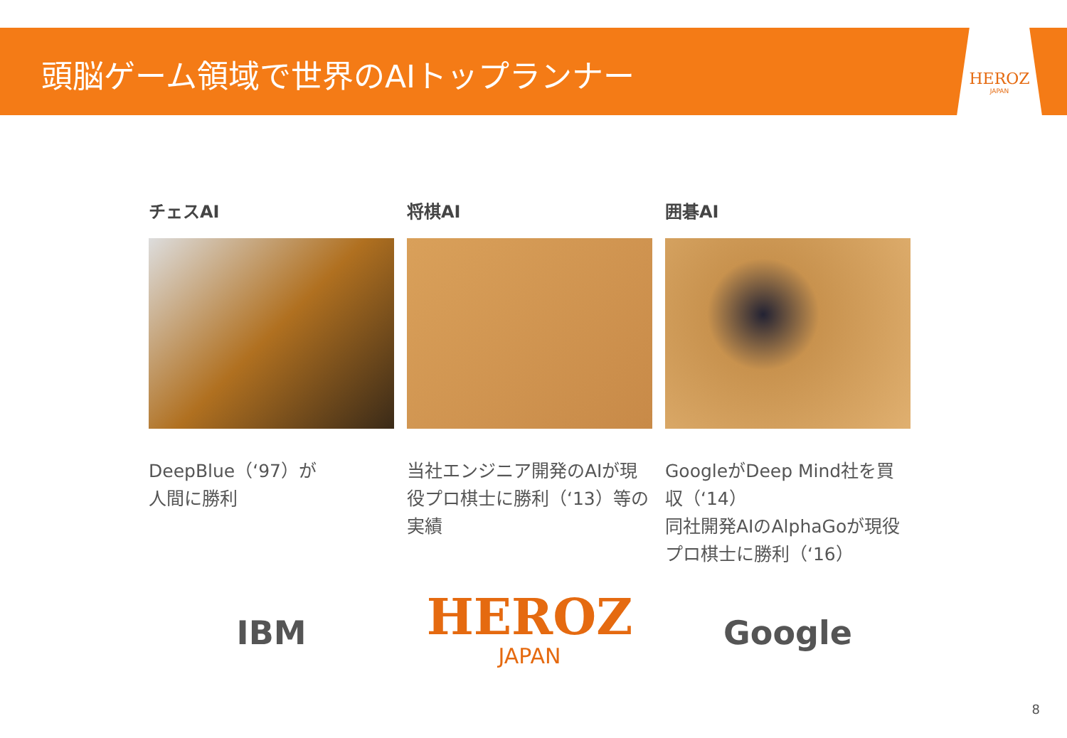頭脳ゲーム領域で世界のAIトップランナー
HEROZ
JAPAN
チェスAI
DeepBlue（‘97）が
人間に勝利
IBM
将棋AI
当社エンジニア開発のAIが現役プロ棋士に勝利（‘13）等の実績
HEROZ
JAPAN
囲碁AI
GoogleがDeep Mind社を買収（‘14）
同社開発AIのAlphaGoが現役プロ棋士に勝利（‘16）
Google
8